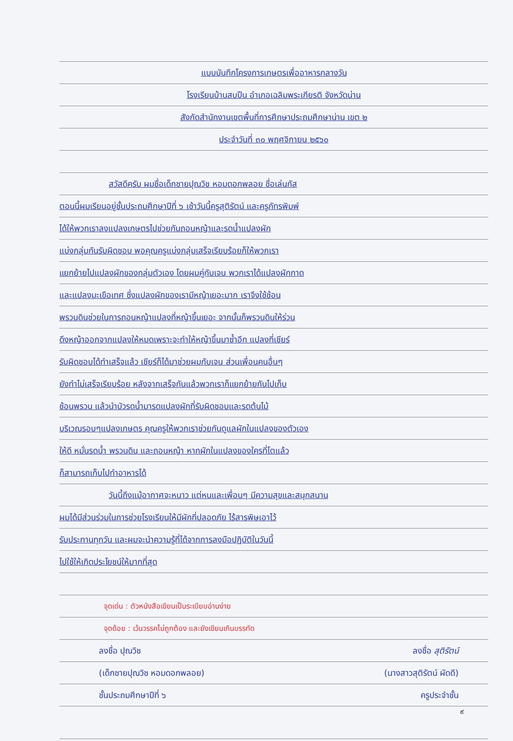แบบบันทึกโครงการเกษตรเพื่ออาหารกลางวัน
โรงเรียนบ้านสบปืน อำเภอเฉลิมพระเกียรติ จังหวัดน่าน
สังกัดสำนักงานเขตพื้นที่การศึกษาประถมศึกษาน่าน เขต ๒
ประจำวันที่ ๓๐ พฤศจิกายน ๒๕๖๐
สวัสดีครับ ผมชื่อเด็กชายปุณวิช หอมดอกพลอย ชื่อเล่นกัส
ตอนนี้ผมเรียนอยู่ชั้นประถมศึกษาปีที่ ๖ เช้าวันนี้ครูสุติรัตน์ และครูภัทรพิมพ์
ได้ให้พวกเราลงแปลงเกษตรไปช่วยกันถอนหญ้าและรดน้ำแปลงผัก
แบ่งกลุ่มกันรับผิดชอบ พอคุณครูแบ่งกลุ่มเสร็จเรียบร้อยก็ให้พวกเรา
แยกย้ายไปแปลงผักของกลุ่มตัวเอง โดยผมคู่กับเจน พวกเราได้แปลงผักกาด
และแปลงมะเขือเทศ ซึ่งแปลงผักของเรามีหญ้าเยอะมาก เราจึงใช้ช้อน
พรวนดินช่วยในการถอนหญ้าแปลงที่หญ้าขึ้นเยอะ จากนั้นก็พรวนดินให้ร่วน
ดึงหญ้าออกจากแปลงให้หมดเพราะจะทำให้หญ้าขึ้นมาซ้ำอีก แปลงที่เชียร์
รับผิดชอบได้ทำเสร็จแล้ว เชียร์ก็ได้มาช่วยผมกับเจน ส่วนเพื่อนคนอื่นๆ
ยังทำไม่เสร็จเรียบร้อย หลังจากเสร็จกันแล้วพวกเราก็แยกย้ายกันไปเก็บ
ช้อนพรวน แล้วนำบัวรดน้ำมารดแปลงผักที่รับผิดชอบและรดต้นไม้
บริเวณรอบๆแปลงเกษตร คุณครูให้พวกเราช่วยกันดูแลผักในแปลงของตัวเอง
ให้ดี หมั่นรดน้ำ พรวนดิน และถอนหญ้า หากผักในแปลงของใครที่โตแล้ว
ก็สามารถเก็บไปทำอาหารได้
วันนี้ถึงแม้อากาศจะหนาว แต่หนและเพื่อนๆ มีความสุขและสนุกสนาน
ผมได้มีส่วนร่วมในการช่วยโรงเรียนให้มีผักที่ปลอดภัย ไร้สารพิษเอาไว้
รับประทานทุกวัน และผมจะนำความรู้ที่ได้จากการลงมือปฏิบัติในวันนี้
ไปใช้ให้เกิดประโยชน์ให้มากที่สุด
จุดเด่น : ตัวหนังสือเขียนเป็นระเบียบอ่านง่าย
จุดด้อย : เว้นวรรคไม่ถูกต้อง และยังเขียนเกินบรรทัด
ลงชื่อ ปุณวิช ลงชื่อ สุติรัตน์
(เด็กชายปุณวิช หอมดอกพลอย) (นางสาวสุติรัตน์ ผัดดี)
ชั้นประถมศึกษาปีที่ ๖ ครูประจำชั้น
๙